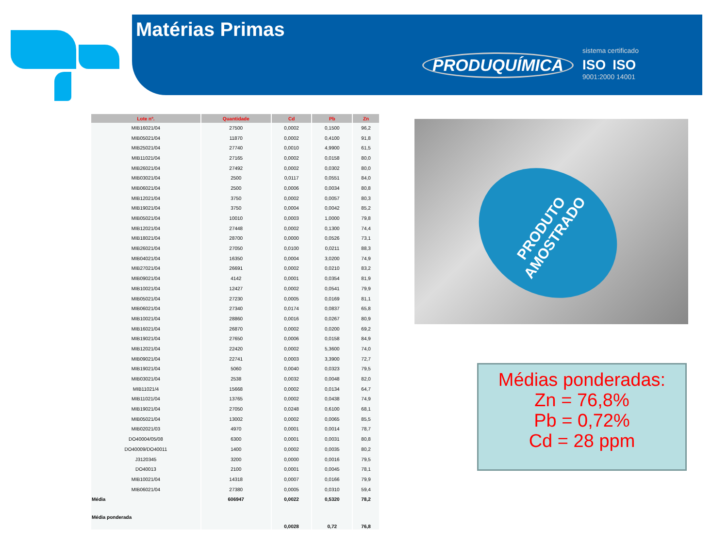Matérias Primas
PRODUQUÍMICA
sistema certificado
ISO ISO
9001:2000 14001
| Lote nº. | Quantidade | Cd | Pb | Zn |
| --- | --- | --- | --- | --- |
| MIB16021/04 | 27500 | 0,0002 | 0,1500 | 96,2 |
| MIB05021/04 | 11870 | 0,0002 | 0,4100 | 91,8 |
| MIB25021/04 | 27740 | 0,0010 | 4,9900 | 61,5 |
| MIB11021/04 | 27165 | 0,0002 | 0,0158 | 80,0 |
| MIB26021/04 | 27492 | 0,0002 | 0,0302 | 80,0 |
| MIB03021/04 | 2500 | 0,0117 | 0,0551 | 84,0 |
| MIB06021/04 | 2500 | 0,0006 | 0,0034 | 80,8 |
| MIB12021/04 | 3750 | 0,0002 | 0,0057 | 80,3 |
| MIB19021/04 | 3750 | 0,0004 | 0,0042 | 85,2 |
| MIB05021/04 | 10010 | 0,0003 | 1,0000 | 79,8 |
| MIB12021/04 | 27448 | 0,0002 | 0,1300 | 74,4 |
| MIB18021/04 | 28700 | 0,0000 | 0,0526 | 73,1 |
| MIB26021/04 | 27050 | 0,0100 | 0,0211 | 88,3 |
| MIB04021/04 | 16350 | 0,0004 | 3,0200 | 74,9 |
| MIB27021/04 | 26691 | 0,0002 | 0,0210 | 83,2 |
| MIB09021/04 | 4142 | 0,0001 | 0,0354 | 81,9 |
| MIB10021/04 | 12427 | 0,0002 | 0,0541 | 79,9 |
| MIB05021/04 | 27230 | 0,0005 | 0,0169 | 81,1 |
| MIB06021/04 | 27340 | 0,0174 | 0,0837 | 65,8 |
| MIB10021/04 | 28860 | 0,0016 | 0,0267 | 80,9 |
| MIB16021/04 | 26870 | 0,0002 | 0,0200 | 69,2 |
| MIB19021/04 | 27650 | 0,0006 | 0,0158 | 84,9 |
| MIB12021/04 | 22420 | 0,0002 | 5,3600 | 74,0 |
| MIB09021/04 | 22741 | 0,0003 | 3,3900 | 72,7 |
| MIB19021/04 | 5060 | 0,0040 | 0,0323 | 79,5 |
| MIB03021/04 | 2538 | 0,0032 | 0,0048 | 82,0 |
| MIB11021/4 | 15668 | 0,0002 | 0,0134 | 64,7 |
| MIB11021/04 | 13765 | 0,0002 | 0,0438 | 74,9 |
| MIB19021/04 | 27050 | 0,0248 | 0,6100 | 68,1 |
| MIB05021/04 | 13002 | 0,0002 | 0,0065 | 85,5 |
| MIB02021/03 | 4970 | 0,0001 | 0,0014 | 78,7 |
| DO40004/05/08 | 6300 | 0,0001 | 0,0031 | 80,8 |
| DO40009/DO40011 | 1400 | 0,0002 | 0,0035 | 80,2 |
| J3120345 | 3200 | 0,0000 | 0,0016 | 79,5 |
| DO40013 | 2100 | 0,0001 | 0,0045 | 78,1 |
| MIB10021/04 | 14318 | 0,0007 | 0,0166 | 79,9 |
| MIB06021/04 | 27380 | 0,0005 | 0,0310 | 59,4 |
| Média | 606947 | 0,0022 | 0,5320 | 78,2 |
| Média ponderada | | 0,0028 | 0,72 | 76,8 |
PRODUTO
AMOSTRADO
Médias ponderadas:
Zn = 76,8%
Pb = 0,72%
Cd = 28 ppm